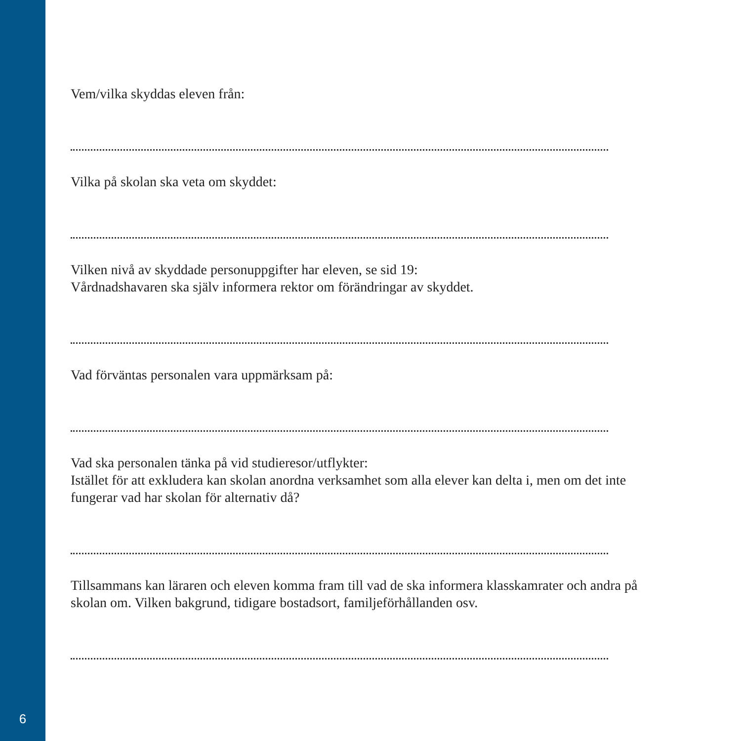6
Vem/vilka skyddas eleven från:
Vilka på skolan ska veta om skyddet:
Vilken nivå av skyddade personuppgifter har eleven, se sid 19:
Vårdnadshavaren ska själv informera rektor om förändringar av skyddet.
Vad förväntas personalen vara uppmärksam på:
Vad ska personalen tänka på vid studieresor/utflykter:
Istället för att exkludera kan skolan anordna verksamhet som alla elever kan delta i, men om det inte fungerar vad har skolan för alternativ då?
Tillsammans kan läraren och eleven komma fram till vad de ska informera klasskamrater och andra på skolan om. Vilken bakgrund, tidigare bostadsort, familjeförhållanden osv.